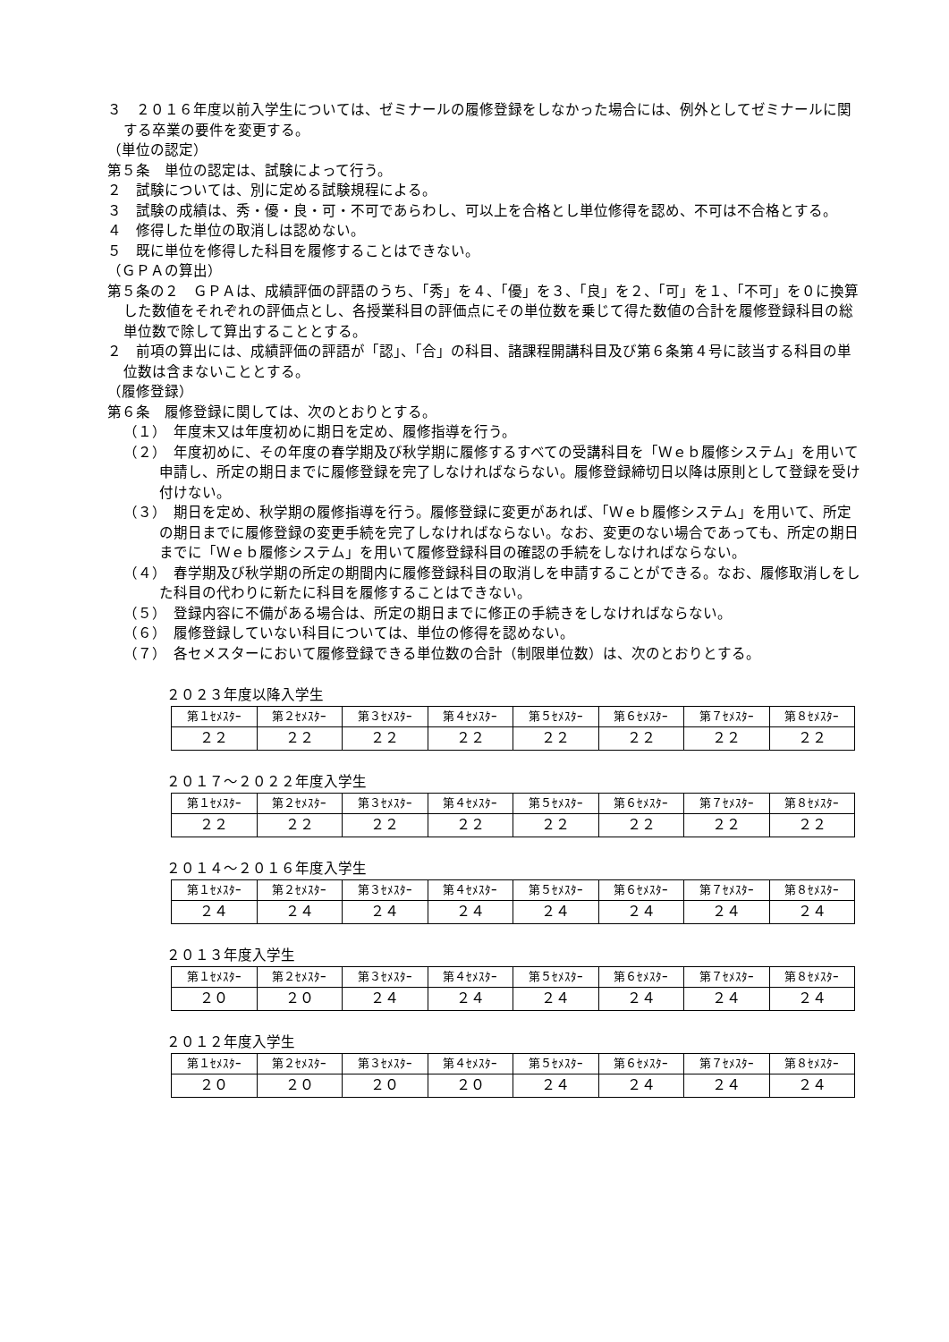３　２０１６年度以前入学生については、ゼミナールの履修登録をしなかった場合には、例外としてゼミナールに関する卒業の要件を変更する。
（単位の認定）
第５条　単位の認定は、試験によって行う。
２　試験については、別に定める試験規程による。
３　試験の成績は、秀・優・良・可・不可であらわし、可以上を合格とし単位修得を認め、不可は不合格とする。
４　修得した単位の取消しは認めない。
５　既に単位を修得した科目を履修することはできない。
（ＧＰＡの算出）
第５条の２　ＧＰＡは、成績評価の評語のうち、「秀」を４、「優」を３、「良」を２、「可」を１、「不可」を０に換算した数値をそれぞれの評価点とし、各授業科目の評価点にその単位数を乗じて得た数値の合計を履修登録科目の総単位数で除して算出することとする。
２　前項の算出には、成績評価の評語が「認」、「合」の科目、諸課程開講科目及び第６条第４号に該当する科目の単位数は含まないこととする。
（履修登録）
第６条　履修登録に関しては、次のとおりとする。
（１）　年度末又は年度初めに期日を定め、履修指導を行う。
（２）　年度初めに、その年度の春学期及び秋学期に履修するすべての受講科目を「Ｗｅｂ履修システム」を用いて申請し、所定の期日までに履修登録を完了しなければならない。履修登録締切日以降は原則として登録を受け付けない。
（３）　期日を定め、秋学期の履修指導を行う。履修登録に変更があれば、「Ｗｅｂ履修システム」を用いて、所定の期日までに履修登録の変更手続を完了しなければならない。なお、変更のない場合であっても、所定の期日までに「Ｗｅｂ履修システム」を用いて履修登録科目の確認の手続をしなければならない。
（４）　春学期及び秋学期の所定の期間内に履修登録科目の取消しを申請することができる。なお、履修取消しをした科目の代わりに新たに科目を履修することはできない。
（５）　登録内容に不備がある場合は、所定の期日までに修正の手続きをしなければならない。
（６）　履修登録していない科目については、単位の修得を認めない。
（７）　各セメスターにおいて履修登録できる単位数の合計（制限単位数）は、次のとおりとする。
２０２３年度以降入学生
| 第１ｾﾒｽﾀｰ | 第２ｾﾒｽﾀｰ | 第３ｾﾒｽﾀｰ | 第４ｾﾒｽﾀｰ | 第５ｾﾒｽﾀｰ | 第６ｾﾒｽﾀｰ | 第７ｾﾒｽﾀｰ | 第８ｾﾒｽﾀｰ |
| ２２ | ２２ | ２２ | ２２ | ２２ | ２２ | ２２ | ２２ |
２０１７～２０２２年度入学生
| 第１ｾﾒｽﾀｰ | 第２ｾﾒｽﾀｰ | 第３ｾﾒｽﾀｰ | 第４ｾﾒｽﾀｰ | 第５ｾﾒｽﾀｰ | 第６ｾﾒｽﾀｰ | 第７ｾﾒｽﾀｰ | 第８ｾﾒｽﾀｰ |
| ２２ | ２２ | ２２ | ２２ | ２２ | ２２ | ２２ | ２２ |
２０１４～２０１６年度入学生
| 第１ｾﾒｽﾀｰ | 第２ｾﾒｽﾀｰ | 第３ｾﾒｽﾀｰ | 第４ｾﾒｽﾀｰ | 第５ｾﾒｽﾀｰ | 第６ｾﾒｽﾀｰ | 第７ｾﾒｽﾀｰ | 第８ｾﾒｽﾀｰ |
| ２４ | ２４ | ２４ | ２４ | ２４ | ２４ | ２４ | ２４ |
２０１３年度入学生
| 第１ｾﾒｽﾀｰ | 第２ｾﾒｽﾀｰ | 第３ｾﾒｽﾀｰ | 第４ｾﾒｽﾀｰ | 第５ｾﾒｽﾀｰ | 第６ｾﾒｽﾀｰ | 第７ｾﾒｽﾀｰ | 第８ｾﾒｽﾀｰ |
| ２０ | ２０ | ２４ | ２４ | ２４ | ２４ | ２４ | ２４ |
２０１２年度入学生
| 第１ｾﾒｽﾀｰ | 第２ｾﾒｽﾀｰ | 第３ｾﾒｽﾀｰ | 第４ｾﾒｽﾀｰ | 第５ｾﾒｽﾀｰ | 第６ｾﾒｽﾀｰ | 第７ｾﾒｽﾀｰ | 第８ｾﾒｽﾀｰ |
| ２０ | ２０ | ２０ | ２０ | ２４ | ２４ | ２４ | ２４ |